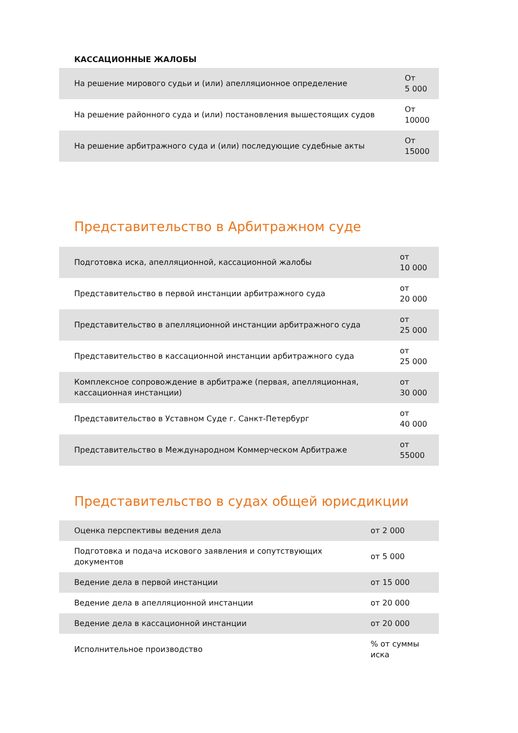КАССАЦИОННЫЕ ЖАЛОБЫ
| На решение мирового судьи и (или) апелляционное определение | От 5 000 |
| На решение районного суда и (или) постановления вышестоящих судов | От 10000 |
| На решение арбитражного суда и (или) последующие судебные акты | От 15000 |
Представительство в Арбитражном суде
| Подготовка иска, апелляционной, кассационной жалобы | от 10 000 |
| Представительство в первой инстанции арбитражного суда | от 20 000 |
| Представительство в апелляционной инстанции арбитражного суда | от 25 000 |
| Представительство в кассационной инстанции арбитражного суда | от 25 000 |
| Комплексное сопровождение в арбитраже (первая, апелляционная, кассационная инстанции) | от 30 000 |
| Представительство в Уставном Суде г. Санкт-Петербург | от 40 000 |
| Представительство в Международном Коммерческом Арбитраже | от 55000 |
Представительство в судах общей юрисдикции
| Оценка перспективы ведения дела | от 2 000 |
| Подготовка и подача искового заявления и сопутствующих документов | от 5 000 |
| Ведение дела в первой инстанции | от 15 000 |
| Ведение дела в апелляционной инстанции | от 20 000 |
| Ведение дела в кассационной инстанции | от 20 000 |
| Исполнительное производство | % от суммы иска |